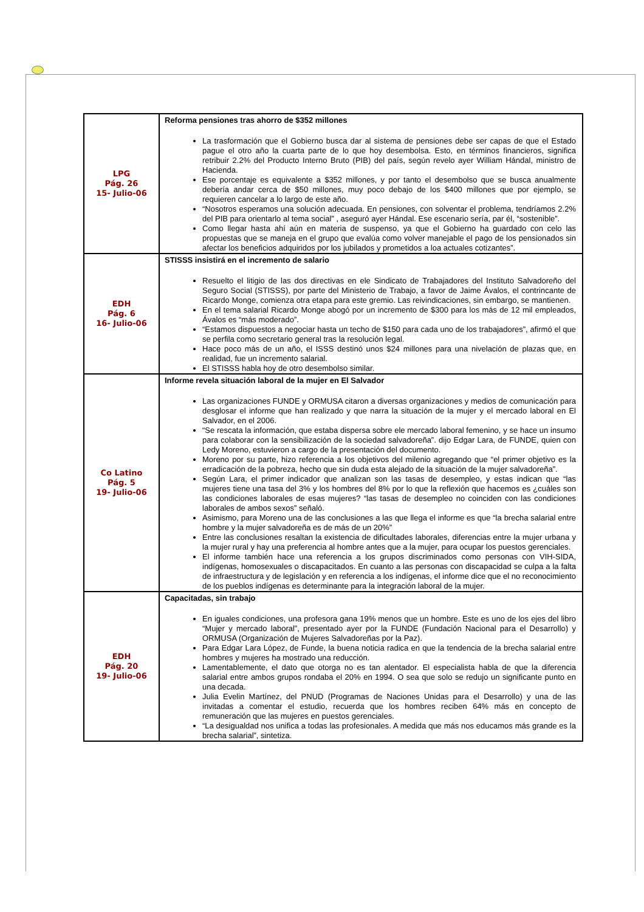| LPG Pág. 26 15- Julio-06 | Reforma pensiones tras ahorro de $352 millones La trasformación que el Gobierno busca dar al sistema de pensiones debe ser capas de que el Estado pague el otro año la cuarta parte de lo que hoy desembolsa. Esto, en términos financieros, significa retribuir 2.2% del Producto Interno Bruto (PIB) del país, según revelo ayer William Hándal, ministro de Hacienda. Ese porcentaje es equivalente a $352 millones, y por tanto el desembolso que se busca anualmente debería andar cerca de $50 millones, muy poco debajo de los $400 millones que por ejemplo, se requieren cancelar a lo largo de este año. “Nosotros esperamos una solución adecuada. En pensiones, con solventar el problema, tendríamos 2.2% del PIB para orientarlo al tema social” , aseguró ayer Hándal. Ese escenario sería, par él, “sostenible”. Como llegar hasta ahí aún en materia de suspenso, ya que el Gobierno ha guardado con celo las propuestas que se maneja en el grupo que evalúa como volver manejable el pago de los pensionados sin afectar los beneficios adquiridos por los jubilados y prometidos a loa actuales cotizantes”. |
| EDH Pág. 6 16- Julio-06 | STISSS insistirá en el incremento de salario Resuelto el litigio de las dos directivas en ele Sindicato de Trabajadores del Instituto Salvadoreño del Seguro Social (STISSS), por parte del Ministerio de Trabajo, a favor de Jaime Ávalos, el contrincante de Ricardo Monge, comienza otra etapa para este gremio. Las reivindicaciones, sin embargo, se mantienen. En el tema salarial Ricardo Monge abogó por un incremento de $300 para los más de 12 mil empleados, Ávalos es “más moderado”. “Estamos dispuestos a negociar hasta un techo de $150 para cada uno de los trabajadores”, afirmó el que se perfila como secretario general tras la resolución legal. Hace poco más de un año, el ISSS destinó unos $24 millones para una nivelación de plazas que, en realidad, fue un incremento salarial. El STISSS habla hoy de otro desembolso similar. |
| Co Latino Pág. 5 19- Julio-06 | Informe revela situación laboral de la mujer en El Salvador Las organizaciones FUNDE y ORMUSA citaron a diversas organizaciones y medios de comunicación para desglosar el informe que han realizado y que narra la situación de la mujer y el mercado laboral en El Salvador, en el 2006. “Se rescata la información, que estaba dispersa sobre ele mercado laboral femenino, y se hace un insumo para colaborar con la sensibilización de la sociedad salvadoreña”. dijo Edgar Lara, de FUNDE, quien con Ledy Moreno, estuvieron a cargo de la presentación del documento. Moreno por su parte, hizo referencia a los objetivos del milenio agregando que “el primer objetivo es la erradicación de la pobreza, hecho que sin duda esta alejado de la situación de la mujer salvadoreña”. Según Lara, el primer indicador que analizan son las tasas de desempleo, y estas indican que “las mujeres tiene una tasa del 3% y los hombres del 8% por lo que la reflexión que hacemos es ¿cuáles son las condiciones laborales de esas mujeres? “las tasas de desempleo no coinciden con las condiciones laborales de ambos sexos” señaló. Asimismo, para Moreno una de las conclusiones a las que llega el informe es que “la brecha salarial entre hombre y la mujer salvadoreña es de más de un 20%” Entre las conclusiones resaltan la existencia de dificultades laborales, diferencias entre la mujer urbana y la mujer rural y hay una preferencia al hombre antes que a la mujer, para ocupar los puestos gerenciales. El informe también hace una referencia a los grupos discriminados como personas con VIH-SIDA, indígenas, homosexuales o discapacitados. En cuanto a las personas con discapacidad se culpa a la falta de infraestructura y de legislación y en referencia a los indígenas, el informe dice que el no reconocimiento de los pueblos indígenas es determinante para la integración laboral de la mujer. |
| EDH Pág. 20 19- Julio-06 | Capacitadas, sin trabajo En iguales condiciones, una profesora gana 19% menos que un hombre. Este es uno de los ejes del libro “Mujer y mercado laboral”, presentado ayer por la FUNDE (Fundación Nacional para el Desarrollo) y ORMUSA (Organización de Mujeres Salvadoreñas por la Paz). Para Edgar Lara López, de Funde, la buena noticia radica en que la tendencia de la brecha salarial entre hombres y mujeres ha mostrado una reducción. Lamentablemente, el dato que otorga no es tan alentador. El especialista habla de que la diferencia salarial entre ambos grupos rondaba el 20% en 1994. O sea que solo se redujo un significante punto en una decada. Julia Evelin Martínez, del PNUD (Programas de Naciones Unidas para el Desarrollo) y una de las invitadas a comentar el estudio, recuerda que los hombres reciben 64% más en concepto de remuneración que las mujeres en puestos gerenciales. “La desigualdad nos unifica a todas las profesionales. A medida que más nos educamos más grande es la brecha salarial”, sintetiza. |